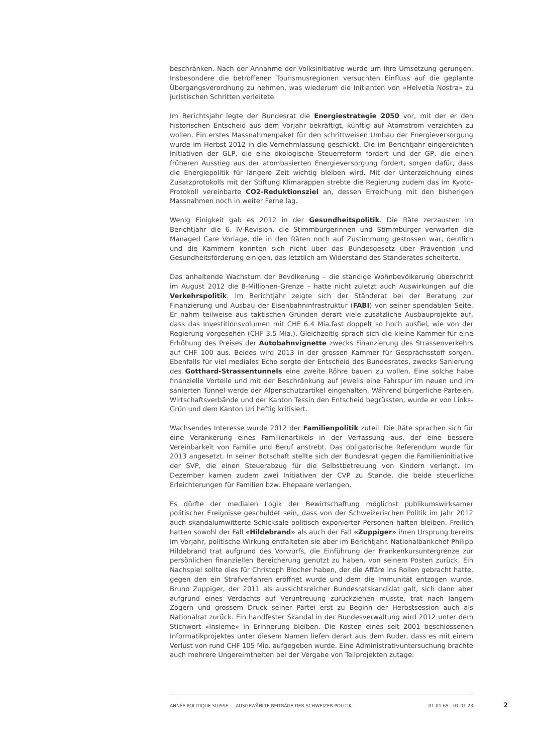beschränken. Nach der Annahme der Volksinitiative wurde um ihre Umsetzung gerungen. Insbesondere die betroffenen Tourismusregionen versuchten Einfluss auf die geplante Übergangsverordnung zu nehmen, was wiederum die Initianten von «Helvetia Nostra» zu juristischen Schritten verleitete.
Im Berichtsjahr legte der Bundesrat die Energiestrategie 2050 vor, mit der er den historischen Entscheid aus dem Vorjahr bekräftigt, künftig auf Atomstrom verzichten zu wollen. Ein erstes Massnahmenpaket für den schrittweisen Umbau der Energieversorgung wurde im Herbst 2012 in die Vernehmlassung geschickt. Die im Berichtjahr eingereichten Initiativen der GLP, die eine ökologische Steuerreform fordert und der GP, die einen früheren Ausstieg aus der atombasierten Energieversorgung fordert, sorgen dafür, dass die Energiepolitik für längere Zeit wichtig bleiben wird. Mit der Unterzeichnung eines Zusatzprotokolls mit der Stiftung Klimarappen strebte die Regierung zudem das im Kyoto-Protokoll vereinbarte CO2-Reduktionsziel an, dessen Erreichung mit den bisherigen Massnahmen noch in weiter Ferne lag.
Wenig Einigkeit gab es 2012 in der Gesundheitspolitik. Die Räte zerzausten im Berichtjahr die 6. IV-Revision, die Stimmbürgerinnen und Stimmbürger verwarfen die Managed Care Vorlage, die in den Räten noch auf Zustimmung gestossen war, deutlich und die Kammern konnten sich nicht über das Bundesgesetz über Prävention und Gesundheitsförderung einigen, das letztlich am Widerstand des Ständerates scheiterte.
Das anhaltende Wachstum der Bevölkerung – die ständige Wohnbevölkerung überschritt im August 2012 die 8-Millionen-Grenze – hatte nicht zuletzt auch Auswirkungen auf die Verkehrspolitik. Im Berichtjahr zeigte sich der Ständerat bei der Beratung zur Finanzierung und Ausbau der Eisenbahninfrastruktur (FABI) von seiner spendablen Seite. Er nahm teilweise aus taktischen Gründen derart viele zusätzliche Ausbauprojekte auf, dass das Investitionsvolumen mit CHF 6.4 Mia.fast doppelt so hoch ausfiel, wie von der Regierung vorgesehen (CHF 3.5 Mia.). Gleichzeitig sprach sich die kleine Kammer für eine Erhöhung des Preises der Autobahnvignette zwecks Finanzierung des Strassenverkehrs auf CHF 100 aus. Beides wird 2013 in der grossen Kammer für Gesprächsstoff sorgen. Ebenfalls für viel mediales Echo sorgte der Entscheid des Bundesrates, zwecks Sanierung des Gotthard-Strassentunnels eine zweite Röhre bauen zu wollen. Eine solche habe finanzielle Vorteile und mit der Beschränkung auf jeweils eine Fahrspur im neuen und im sanierten Tunnel werde der Alpenschutzartikel eingehalten. Während bürgerliche Parteien, Wirtschaftsverbände und der Kanton Tessin den Entscheid begrüssten, wurde er von Links-Grün und dem Kanton Uri heftig kritisiert.
Wachsendes Interesse wurde 2012 der Familienpolitik zuteil. Die Räte sprachen sich für eine Verankerung eines Familienartikels in der Verfassung aus, der eine bessere Vereinbarkeit von Familie und Beruf anstrebt. Das obligatorische Referendum wurde für 2013 angesetzt. In seiner Botschaft stellte sich der Bundesrat gegen die Familieninitiative der SVP, die einen Steuerabzug für die Selbstbetreuung von Kindern verlangt. Im Dezember kamen zudem zwei Initiativen der CVP zu Stande, die beide steuerliche Erleichterungen für Familien bzw. Ehepaare verlangen.
Es dürfte der medialen Logik der Bewirtschaftung möglichst publikumswirksamer politischer Ereignisse geschuldet sein, dass von der Schweizerischen Politik im Jahr 2012 auch skandalumwitterte Schicksale politisch exponierter Personen haften bleiben. Freilich hatten sowohl der Fall «Hildebrand» als auch der Fall «Zuppiger» ihren Ursprung bereits im Vorjahr, politische Wirkung entfalteten sie aber im Berichtjahr. Nationalbankchef Philipp Hildebrand trat aufgrund des Vorwurfs, die Einführung der Frankenkursuntergrenze zur persönlichen finanziellen Bereicherung genutzt zu haben, von seinem Posten zurück. Ein Nachspiel sollte dies für Christoph Blocher haben, der die Affäre ins Rollen gebracht hatte, gegen den ein Strafverfahren eröffnet wurde und dem die Immunität entzogen wurde. Bruno Zuppiger, der 2011 als aussichtsreicher Bundesratskandidat galt, sich dann aber aufgrund eines Verdachts auf Veruntreuung zurückziehen musste, trat nach langem Zögern und grossem Druck seiner Partei erst zu Beginn der Herbstsession auch als Nationalrat zurück. Ein handfester Skandal in der Bundesverwaltung wird 2012 unter dem Stichwort «Insieme» in Erinnerung bleiben. Die Kosten eines seit 2001 beschlossenen Informatikprojektes unter diesem Namen liefen derart aus dem Ruder, dass es mit einem Verlust von rund CHF 105 Mio. aufgegeben wurde. Eine Administrativuntersuchung brachte auch mehrere Ungereimtheiten bei der Vergabe von Teilprojekten zutage.
ANNÉE POLITIQUE SUISSE — AUSGEWÄHLTE BEITRÄGE DER SCHWEIZER POLITIK 01.01.65 - 01.01.23
2